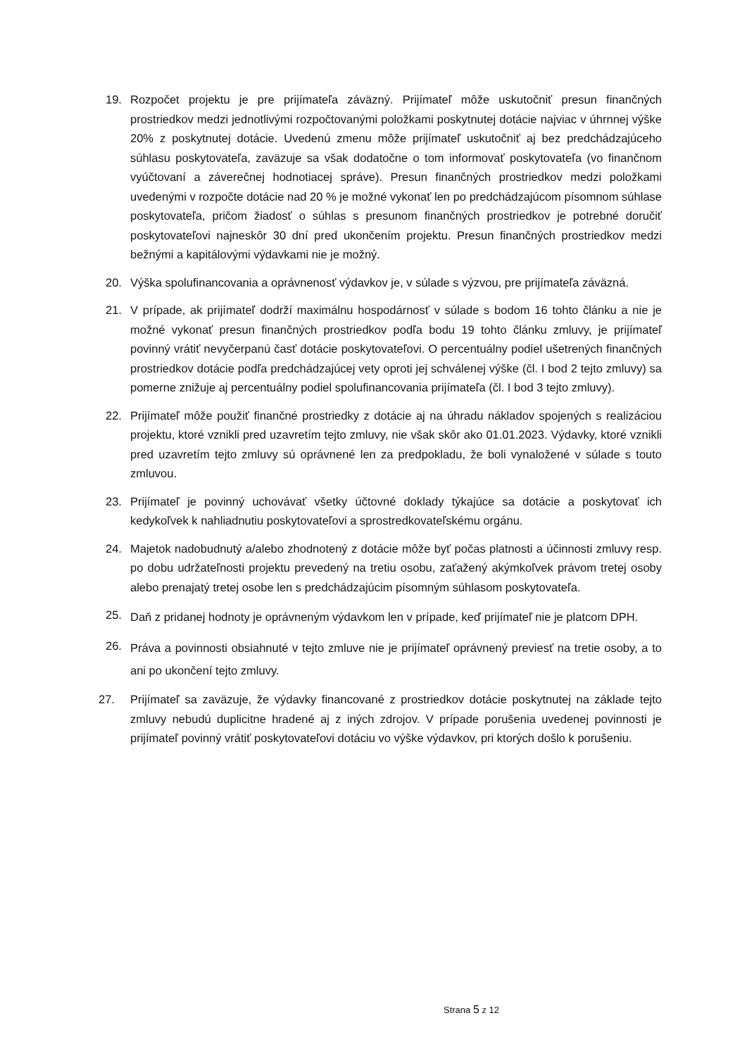19. Rozpočet projektu je pre prijímateľa záväzný. Prijímateľ môže uskutočniť presun finančných prostriedkov medzi jednotlivými rozpočtovanými položkami poskytnutej dotácie najviac v úhrnnej výške 20% z poskytnutej dotácie. Uvedenú zmenu môže prijímateľ uskutočniť aj bez predchádzajúceho súhlasu poskytovateľa, zaväzuje sa však dodatočne o tom informovať poskytovateľa (vo finančnom vyúčtovaní a záverečnej hodnotiacej správe). Presun finančných prostriedkov medzi položkami uvedenými v rozpočte dotácie nad 20 % je možné vykonať len po predchádzajúcom písomnom súhlase poskytovateľa, pričom žiadosť o súhlas s presunom finančných prostriedkov je potrebné doručiť poskytovateľovi najneskôr 30 dní pred ukončením projektu. Presun finančných prostriedkov medzi bežnými a kapitálovými výdavkami nie je možný.
20. Výška spolufinancovania a oprávnenosť výdavkov je, v súlade s výzvou, pre prijímateľa záväzná.
21. V prípade, ak prijímateľ dodrží maximálnu hospodárnosť v súlade s bodom 16 tohto článku a nie je možné vykonať presun finančných prostriedkov podľa bodu 19 tohto článku zmluvy, je prijímateľ povinný vrátiť nevyčerpanú časť dotácie poskytovateľovi. O percentuálny podiel ušetrených finančných prostriedkov dotácie podľa predchádzajúcej vety oproti jej schválenej výške (čl. I bod 2 tejto zmluvy) sa pomerne znižuje aj percentuálny podiel spolufinancovania prijímateľa (čl. I bod 3 tejto zmluvy).
22. Prijímateľ môže použiť finančné prostriedky z dotácie aj na úhradu nákladov spojených s realizáciou projektu, ktoré vznikli pred uzavretím tejto zmluvy, nie však skôr ako 01.01.2023. Výdavky, ktoré vznikli pred uzavretím tejto zmluvy sú oprávnené len za predpokladu, že boli vynaložené v súlade s touto zmluvou.
23. Prijímateľ je povinný uchovávať všetky účtovné doklady týkajúce sa dotácie a poskytovať ich kedykoľvek k nahliadnutiu poskytovateľovi a sprostredkovateľskému orgánu.
24. Majetok nadobudnutý a/alebo zhodnotený z dotácie môže byť počas platnosti a účinnosti zmluvy resp. po dobu udržateľnosti projektu prevedený na tretiu osobu, zaťažený akýmkoľvek právom tretej osoby alebo prenajatý tretej osobe len s predchádzajúcim písomným súhlasom poskytovateľa.
25.
Daň z pridanej hodnoty je oprávneným výdavkom len v prípade, keď prijímateľ nie je platcom DPH.
26.
Práva a povinnosti obsiahnuté v tejto zmluve nie je prijímateľ oprávnený previesť na tretie osoby, a to ani po ukončení tejto zmluvy.
27. Prijímateľ sa zaväzuje, že výdavky financované z prostriedkov dotácie poskytnutej na základe tejto zmluvy nebudú duplicitne hradené aj z iných zdrojov. V prípade porušenia uvedenej povinnosti je prijímateľ povinný vrátiť poskytovateľovi dotáciu vo výške výdavkov, pri ktorých došlo k porušeniu.
Strana 5 z 12